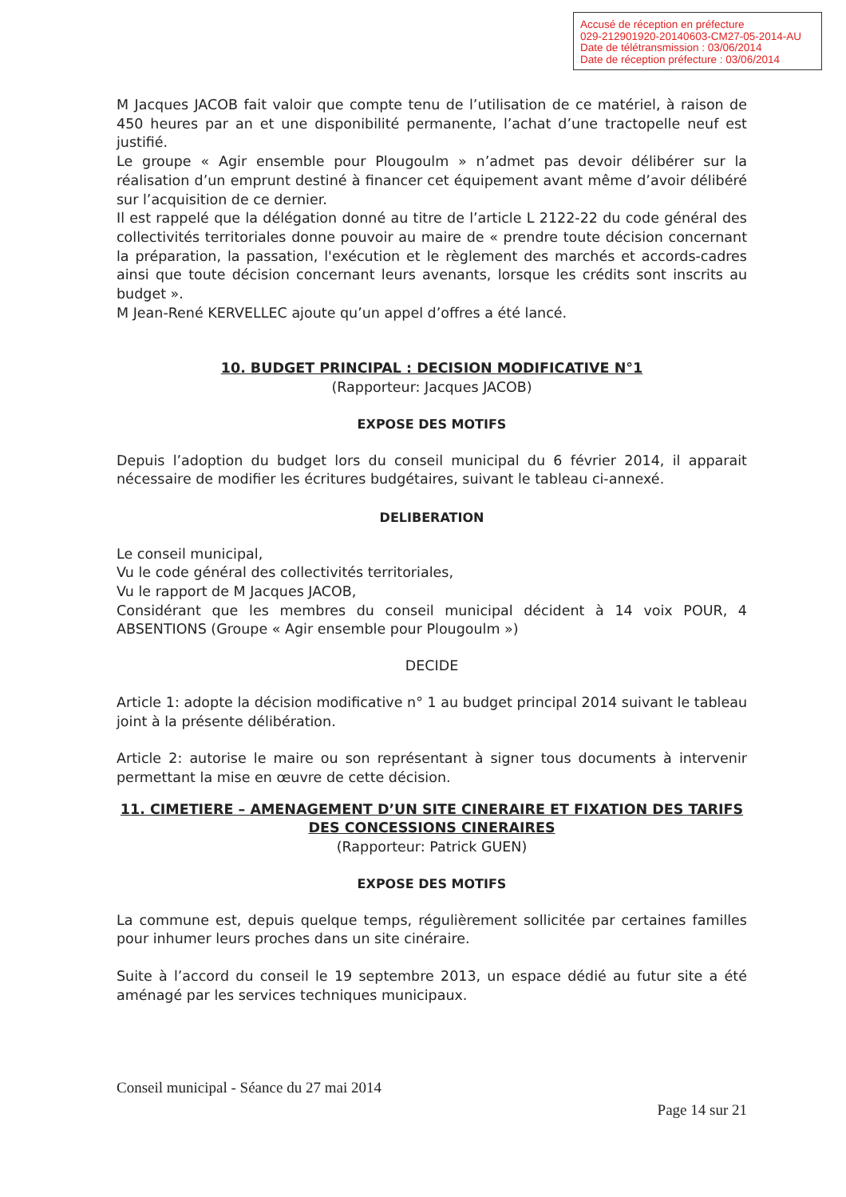Accusé de réception en préfecture
029-212901920-20140603-CM27-05-2014-AU
Date de télétransmission : 03/06/2014
Date de réception préfecture : 03/06/2014
M Jacques JACOB fait valoir que compte tenu de l’utilisation de ce matériel, à raison de 450 heures par an et une disponibilité permanente, l’achat d’une tractopelle neuf est justifié.
Le groupe « Agir ensemble pour Plougoulm » n’admet pas devoir délibérer sur la réalisation d’un emprunt destiné à financer cet équipement avant même d’avoir délibéré sur l’acquisition de ce dernier.
Il est rappelé que la délégation donné au titre de l’article L 2122-22 du code général des collectivités territoriales donne pouvoir au maire de « prendre toute décision concernant la préparation, la passation, l'exécution et le règlement des marchés et accords-cadres ainsi que toute décision concernant leurs avenants, lorsque les crédits sont inscrits au budget ».
M Jean-René KERVELLEC ajoute qu’un appel d’offres a été lancé.
10. BUDGET PRINCIPAL : DECISION MODIFICATIVE N°1
(Rapporteur: Jacques JACOB)
EXPOSE DES MOTIFS
Depuis l’adoption du budget lors du conseil municipal du 6 février 2014, il apparait nécessaire de modifier les écritures budgétaires, suivant le tableau ci-annexé.
DELIBERATION
Le conseil municipal,
Vu le code général des collectivités territoriales,
Vu le rapport de M Jacques JACOB,
Considérant que les membres du conseil municipal décident à 14 voix POUR, 4 ABSENTIONS (Groupe « Agir ensemble pour Plougoulm »)
DECIDE
Article 1: adopte la décision modificative n° 1 au budget principal 2014 suivant le tableau joint à la présente délibération.
Article 2: autorise le maire ou son représentant à signer tous documents à intervenir permettant la mise en œuvre de cette décision.
11. CIMETIERE – AMENAGEMENT D’UN SITE CINERAIRE ET FIXATION DES TARIFS DES CONCESSIONS CINERAIRES
(Rapporteur: Patrick GUEN)
EXPOSE DES MOTIFS
La commune est, depuis quelque temps, régulièrement sollicitée par certaines familles pour inhumer leurs proches dans un site cinéraire.
Suite à l’accord du conseil le 19 septembre 2013, un espace dédié au futur site a été aménagé par les services techniques municipaux.
Conseil municipal - Séance du 27 mai 2014
Page 14 sur 21